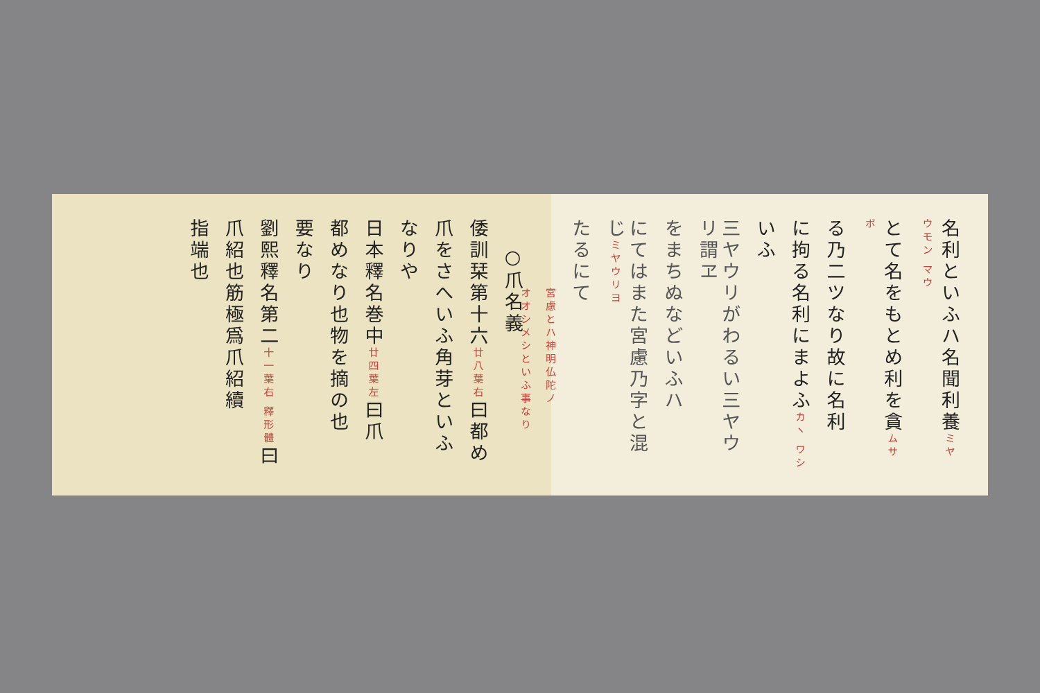○爪名義
倭訓栞第十六廿八葉右曰都め
爪をさへいふ角芽といふ
なりや
日本釋名巻中廿四葉左曰爪
都めなり也物を摘の也
要なり
劉熙釋名第二十一葉右 釋形體曰
爪紹也筋極爲爪紹續
指端也
名利といふハ名聞利養ミヤウモン マウ
とて名をもとめ利を貪ムサボ
る乃二ツなり故に名利
に拘る名利にまよふカヽ ワシ
いふ
三ヤウリがわるい三ヤウリ謂ヱ
をまちぬなどいふハ
にてはまた宮慮乃字と混じミヤウリヨ
たるにて
宮慮とハ神明仏陀ノ
オオシメシといふ事なり